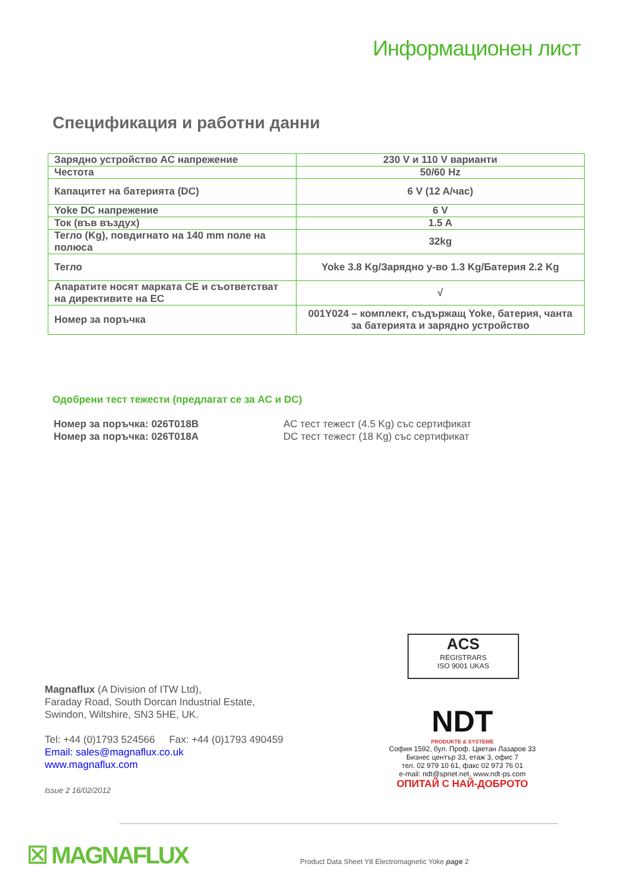Информационен лист
Спецификация и работни данни
| Зарядно устройство AC напрежение | 230 V и 110 V варианти |
| Честота | 50/60 Hz |
| Капацитет на батерията (DC) | 6 V (12 A/час) |
| Yoke DC напрежение | 6 V |
| Ток (във въздух) | 1.5 A |
| Тегло (Kg), повдигнато на 140 mm поле на полюса | 32kg |
| Тегло | Yoke 3.8 Kg/Зарядно у-во 1.3 Kg/Батерия 2.2 Kg |
| Апаратите носят марката CE и съответстват на директивите на ЕС | √ |
| Номер за поръчка | 001Y024 – комплект, съдържащ Yoke, батерия, чанта за батерията и зарядно устройство |
Одобрени тест тежести (предлагат се за AC и DC)
Номер за поръчка: 026T018B AC тест тежест (4.5 Kg) със сертификат
Номер за поръчка: 026T018A DC тест тежест (18 Kg) със сертификат
ACS
REGISTRARS
ISO 9001 UKAS
Magnaflux (A Division of ITW Ltd),
Faraday Road, South Dorcan Industrial Estate,
Swindon, Wiltshire, SN3 5HE, UK.
Tel: +44 (0)1793 524566 Fax: +44 (0)1793 490459
Email: sales@magnaflux.co.uk
www.magnaflux.com
Issue 2 16/02/2012
NDT
PRODUKTE & SYSTEME
София 1592, бул. Проф. Цветан Лазаров 33
Бизнес център 33, етаж 3, офис 7
тел. 02 979 10 61, факс 02 973 76 01
e-mail: ndt@spnet.net, www.ndt-ps.com
ОПИТАЙ С НАЙ-ДОБРОТО
☒ MAGNAFLUX
Product Data Sheet Y8 Electromagnetic Yoke page 2